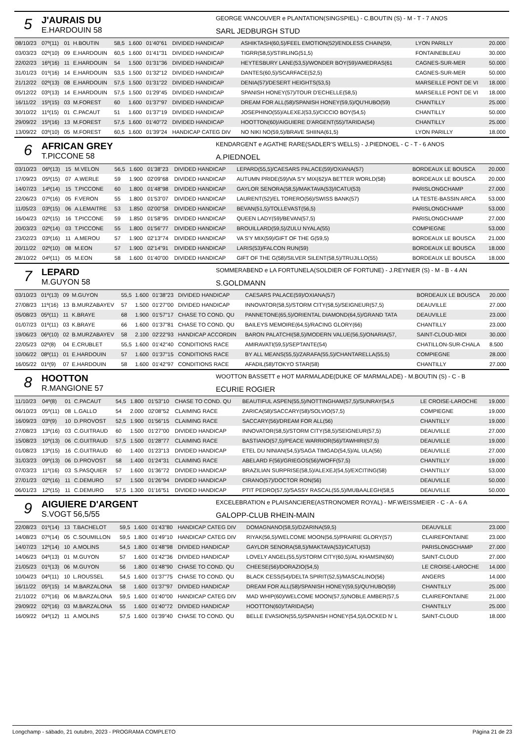5
J'AURAIS DU
E.HARDOUIN 58
GEORGE VANCOUVER e PLANTATION(SINGSPIEL) - C.BOUTIN (S) - M - T - 7 ANOS
SARL JEDBURGH STUD
| 08/10/23 | 07º(11) | 01 | H.BOUTIN | 58,5 | 1.600 | 01'40"61 | DIVIDED HANDICAP | ASHIKTASH(60,5)/FEEL EMOTION(52)/ENDLESS CHAIN(59, | LYON PARILLY | 20.000 |
| 03/03/23 | 02º(10) | 09 | E.HARDOUIN | 60,5 | 1.600 | 01'41"31 | DIVIDED HANDICAP | TIGRR(58,5)/STIRLING(51,5) | FONTAINEBLEAU | 30.000 |
| 22/02/23 | 16º(16) | 11 | E.HARDOUIN | 54 | 1.500 | 01'31"36 | DIVIDED HANDICAP | HEYTESBURY LANE(53,5)/WONDER BOY(59)/AMEDRAS(61 | CAGNES-SUR-MER | 50.000 |
| 31/01/23 | 01º(16) | 14 | E.HARDOUIN | 53,5 | 1.500 | 01'32"12 | DIVIDED HANDICAP | DANTES(60,5)/SCARFACE(52,5) | CAGNES-SUR-MER | 50.000 |
| 21/12/22 | 02º(13) | 08 | E.HARDOUIN | 57,5 | 1.500 | 01'31"22 | DIVIDED HANDICAP | DENIA(57)/DESERT HEIGHTS(53,5) | MARSEILLE PONT DE VI | 18.000 |
| 05/12/22 | 03º(13) | 14 | E.HARDOUIN | 57,5 | 1.500 | 01'29"45 | DIVIDED HANDICAP | SPANISH HONEY(57)/TOUR D'ECHELLE(58,5) | MARSEILLE PONT DE VI | 18.000 |
| 16/11/22 | 15º(15) | 03 | M.FOREST | 60 | 1.600 | 01'37"97 | DIVIDED HANDICAP | DREAM FOR ALL(58)/SPANISH HONEY(59,5)/QU'HUBO(59) | CHANTILLY | 25.000 |
| 30/10/22 | 11º(15) | 01 | C.PACAUT | 51 | 1.600 | 01'37"19 | DIVIDED HANDICAP | JOSEPHINO(55)/ALEXEJ(53,5)/CICCIO BOY(54,5) | CHANTILLY | 50.000 |
| 29/09/22 | 15º(16) | 13 | M.FOREST | 57,5 | 1.600 | 01'40"72 | DIVIDED HANDICAP | HOOTTON(60)/AIGUIERE D'ARGENT(55)/TARIDA(54) | CHANTILLY | 25.000 |
| 13/09/22 | 03º(10) | 05 | M.FOREST | 60,5 | 1.600 | 01'39"24 | HANDICAP CATEG DIV | NO NIKI NO(59,5)/BRAVE SHIINA(61,5) | LYON PARILLY | 18.000 |
6
AFRICAN GREY
T.PICCONE 58
KENDARGENT e AGATHE RARE(SADLER'S WELLS) - J.PIEDNOEL - C - T - 6 ANOS
A.PIEDNOEL
| 03/10/23 | 06º(13) | 15 | M.VELON | 56,5 | 1.600 | 01'38"23 | DIVIDED HANDICAP | LEPARD(55,5)/CAESARS PALACE(59)/OXIANA(57) | BORDEAUX LE BOUSCA | 20.000 |
| 17/09/23 | 05º(15) | 07 | A.WERLE | 59 | 1.900 | 02'09"68 | DIVIDED HANDICAP | AUTUMN PRIDE(59)/VA S'Y MIX(62)/A BETTER WORLD(58) | BORDEAUX LE BOUSCA | 20.000 |
| 14/07/23 | 14º(14) | 15 | T.PICCONE | 60 | 1.800 | 01'48"98 | DIVIDED HANDICAP | GAYLOR SENORA(58,5)/MAKTAVA(53)/ICATU(53) | PARISLONGCHAMP | 27.000 |
| 22/06/23 | 07º(16) | 05 | F.VERON | 55 | 1.800 | 01'53"07 | DIVIDED HANDICAP | LAURENT(52)/EL TORERO(56)/SWISS BANK(57) | LA TESTE-BASSIN ARCA | 53.000 |
| 11/05/23 | 03º(15) | 06 | A.LEMAITRE | 53 | 1.850 | 02'00"58 | DIVIDED HANDICAP | BEVAN(51,5)/TOLLEVAST(56,5) | PARISLONGCHAMP | 53.000 |
| 16/04/23 | 02º(15) | 16 | T.PICCONE | 59 | 1.850 | 01'58"95 | DIVIDED HANDICAP | QUEEN LADY(59)/BEVAN(57,5) | PARISLONGCHAMP | 27.000 |
| 20/03/23 | 02º(14) | 03 | T.PICCONE | 55 | 1.800 | 01'56"77 | DIVIDED HANDICAP | BROUILLARD(59,5)/ZULU NYALA(55) | COMPIEGNE | 53.000 |
| 23/02/23 | 03º(16) | 11 | A.MEROU | 57 | 1.900 | 02'13"74 | DIVIDED HANDICAP | VA S'Y MIX(59)/GIFT OF THE G(59,5) | BORDEAUX LE BOUSCA | 21.000 |
| 20/11/22 | 02º(10) | 08 | M.EON | 57 | 1.900 | 02'14"91 | DIVIDED HANDICAP | LARIS(53)/FALCON RUN(59) | BORDEAUX LE BOUSCA | 18.000 |
| 28/10/22 | 04º(11) | 05 | M.EON | 58 | 1.600 | 01'40"00 | DIVIDED HANDICAP | GIFT OF THE G(58)/SILVER SILENT(58,5)/TRUJILLO(55) | BORDEAUX LE BOUSCA | 18.000 |
7
LEPARD
M.GUYON 58
SOMMERABEND e LA FORTUNELA(SOLDIER OF FORTUNE) - J.REYNIER (S) - M - B - 4 AN
S.GOLDMANN
| 03/10/23 | 01º(13) | 09 | M.GUYON | 55,5 | 1.600 | 01'38"23 | DIVIDED HANDICAP | CAESARS PALACE(59)/OXIANA(57) | BORDEAUX LE BOUSCA | 20.000 |
| 27/08/23 | 11º(16) | 13 | B.MURZABAYEV | 57 | 1.500 | 01'27"00 | DIVIDED HANDICAP | INNOVATOR(58,5)/STORM CITY(58,5)/SEIGNEUR(57,5) | DEAUVILLE | 27.000 |
| 05/08/23 | 05º(11) | 11 | K.BRAYE | 68 | 1.900 | 01'57"17 | CHASE TO COND. QU | PANNETONE(65,5)/ORIENTAL DIAMOND(64,5)/GRAND TATA | DEAUVILLE | 23.000 |
| 01/07/23 | 01º(11) | 03 | K.BRAYE | 66 | 1.600 | 01'37"81 | CHASE TO COND. QU | BAILEYS MEMOIRE(64,5)/RACING GLORY(66) | CHANTILLY | 23.000 |
| 19/06/23 | 06º(10) | 02 | B.MURZABAYEV | 58 | 2.100 | 02'22"93 | HANDICAP ACCORDIN | BARON PALATCHI(58,5)/MODERN VALUE(56,5)/ONARIA(57, | SAINT-CLOUD-MIDI | 30.000 |
| 22/05/23 | 02º(8) | 04 | E.CRUBLET | 55,5 | 1.600 | 01'42"40 | CONDITIONS RACE | AMIRAVATI(59,5)/SEPTANTE(54) | CHATILLON-SUR-CHALA | 8.500 |
| 10/06/22 | 08º(11) | 01 | E.HARDOUIN | 57 | 1.600 | 01'37"15 | CONDITIONS RACE | BY ALL MEANS(55,5)/ZARAFA(55,5)/CHANTARELLA(55,5) | COMPIEGNE | 28.000 |
| 16/05/22 | 01º(9) | 07 | E.HARDOUIN | 58 | 1.600 | 01'42"97 | CONDITIONS RACE | AFADIL(58)/TOKYO STAR(58) | CHANTILLY | 27.000 |
8
HOOTTON
R.MANGIONE 57
WOOTTON BASSETT e HOT MARMALADE(DUKE OF MARMALADE) - M.BOUTIN (S) - C - B
ECURIE ROGIER
| 11/10/23 | 04º(8) | 01 | C.PACAUT | 54,5 | 1.800 | 01'53"10 | CHASE TO COND. QU | BEAUTIFUL ASPEN(55,5)/NOTTINGHAM(57,5)/SUNRAY(54,5 | LE CROISE-LAROCHE | 19.000 |
| 06/10/23 | 05º(11) | 08 | L.GALLO | 54 | 2.000 | 02'08"52 | CLAIMING RACE | ZARICA(58)/SACCARY(58)/SOLVIO(57,5) | COMPIEGNE | 19.000 |
| 16/09/23 | 03º(9) | 10 | D.PROVOST | 52,5 | 1.900 | 01'56"15 | CLAIMING RACE | SACCARY(56)/DREAM FOR ALL(56) | CHANTILLY | 19.000 |
| 27/08/23 | 13º(16) | 03 | C.GUITRAUD | 60 | 1.500 | 01'27"00 | DIVIDED HANDICAP | INNOVATOR(58,5)/STORM CITY(58,5)/SEIGNEUR(57,5) | DEAUVILLE | 27.000 |
| 15/08/23 | 10º(13) | 06 | C.GUITRAUD | 57,5 | 1.500 | 01'28"77 | CLAIMING RACE | BASTIANO(57,5)/PEACE WARRIOR(56)/TAWHIRI(57,5) | DEAUVILLE | 19.000 |
| 01/08/23 | 13º(15) | 16 | C.GUITRAUD | 60 | 1.400 | 01'23"13 | DIVIDED HANDICAP | ETEL DU NINIAN(54,5)/SAGA TIMGAD(54,5)/AL ULA(56) | DEAUVILLE | 27.000 |
| 31/03/23 | 09º(13) | 06 | D.PROVOST | 58 | 1.400 | 01'24"31 | CLAIMING RACE | ABELARD F(56)/GRIEGOS(56)/WOFF(57,5) | CHANTILLY | 19.000 |
| 07/03/23 | 11º(16) | 03 | S.PASQUIER | 57 | 1.600 | 01'36"72 | DIVIDED HANDICAP | BRAZILIAN SURPRISE(58,5)/ALEXEJ(54,5)/EXCITING(58) | CHANTILLY | 53.000 |
| 27/01/23 | 02º(16) | 11 | C.DEMURO | 57 | 1.500 | 01'26"94 | DIVIDED HANDICAP | CIRANO(57)/DOCTOR RON(56) | DEAUVILLE | 50.000 |
| 06/01/23 | 12º(15) | 11 | C.DEMURO | 57,5 | 1.300 | 01'16"51 | DIVIDED HANDICAP | PTIT PEDRO(57,5)/SASSY RASCAL(55,5)/MUBAALEGH(58,5 | DEAUVILLE | 50.000 |
9
AIGUIERE D'ARGENT
S.VOGT 56,5/55
EXCELEBRATION e PLAISANCIERE(ASTRONOMER ROYAL) - MF.WEISSMEIER - C - A - 6 A
GALOPP-CLUB RHEIN-MAIN
| 22/08/23 | 01º(14) | 13 | T.BACHELOT | 59,5 | 1.600 | 01'43"80 | HANDICAP CATEG DIV | DOMAGNANO(58,5)/DZARINA(59,5) | DEAUVILLE | 23.000 |
| 14/08/23 | 07º(14) | 05 | C.SOUMILLON | 59,5 | 1.800 | 01'49"10 | HANDICAP CATEG DIV | RIYAK(56,5)/WELCOME MOON(56,5)/PRAIRIE GLORY(57) | CLAIREFONTAINE | 23.000 |
| 14/07/23 | 12º(14) | 10 | A.MOLINS | 54,5 | 1.800 | 01'48"98 | DIVIDED HANDICAP | GAYLOR SENORA(58,5)/MAKTAVA(53)/ICATU(53) | PARISLONGCHAMP | 27.000 |
| 14/06/23 | 04º(13) | 01 | M.GUYON | 57 | 1.600 | 01'42"36 | DIVIDED HANDICAP | LOVELY ANGEL(55,5)/STORM CITY(60,5)/AL KHAMSIN(60) | SAINT-CLOUD | 27.000 |
| 21/05/23 | 01º(13) | 06 | M.GUYON | 56 | 1.800 | 01'48"90 | CHASE TO COND. QU | CHEESE(56)/DORAZIO(54,5) | LE CROISE-LAROCHE | 14.000 |
| 10/04/23 | 04º(11) | 10 | L.ROUSSEL | 54,5 | 1.600 | 01'37"75 | CHASE TO COND. QU | BLACK CESS(54)/DELTA SPIRIT(52,5)/MASCALINO(56) | ANGERS | 14.000 |
| 16/11/22 | 05º(15) | 14 | M.BARZALONA | 58 | 1.600 | 01'37"97 | DIVIDED HANDICAP | DREAM FOR ALL(58)/SPANISH HONEY(59,5)/QU'HUBO(59) | CHANTILLY | 25.000 |
| 21/10/22 | 07º(16) | 06 | M.BARZALONA | 59,5 | 1.600 | 01'40"00 | HANDICAP CATEG DIV | MAD WHIP(60)/WELCOME MOON(57,5)/NOBLE AMBER(57,5 | CLAIREFONTAINE | 21.000 |
| 29/09/22 | 02º(16) | 03 | M.BARZALONA | 55 | 1.600 | 01'40"72 | DIVIDED HANDICAP | HOOTTON(60)/TARIDA(54) | CHANTILLY | 25.000 |
| 16/09/22 | 04º(12) | 11 | A.MOLINS | 57,5 | 1.600 | 01'39"40 | CHASE TO COND. QU | BELLE EVASION(55,5)/SPANISH HONEY(54,5)/LOCKED N' L | SAINT-CLOUD | 18.000 |
Longchamp - sábado, 21 outubro, 2023 - PROGRAMA COMPLETO Página 21 de 23